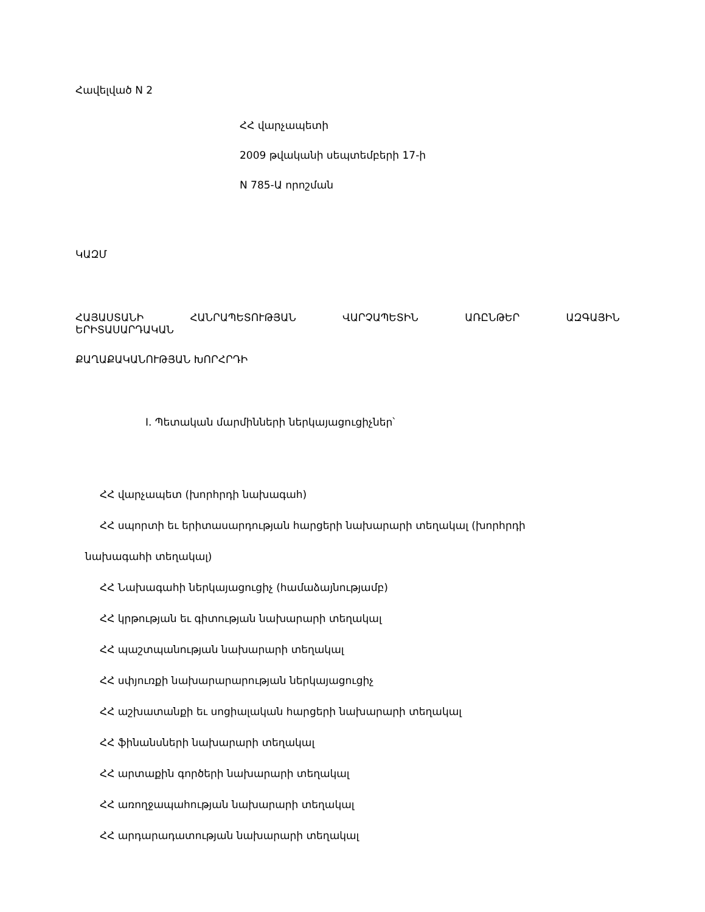Հավելված N 2
ՀՀ վարչապետի
2009 թվականի սեպտեմբերի 17-ի
N 785-Ա որոշման
ԿԱԶՄ
ՀԱՅԱՍՏԱՆԻ ՀԱՆՐԱՊԵՏՈՒԹՅԱՆ ՎԱՐՉԱՊԵՏԻՆ ԱՌԸՆԹԵՐ ԱԶԳԱՅԻՆ
ԵՐԻՏԱՍԱՐԴԱԿԱՆ
ՔԱՂԱՔԱԿԱՆՈՒԹՅԱՆ ԽՈՐՀՐԴԻ
I. Պետական մարմինների ներկայացուցիչներ՝
ՀՀ վարչապետ (խորհրդի նախագահ)
ՀՀ սպորտի եւ երիտասարդության հարցերի նախարարի տեղակալ (խորհրդի
նախագահի տեղակալ)
ՀՀ Նախագահի ներկայացուցիչ (համաձայնությամբ)
ՀՀ կրթության եւ գիտության նախարարի տեղակալ
ՀՀ պաշտպանության նախարարի տեղակալ
ՀՀ սփյուռքի նախարարարության ներկայացուցիչ
ՀՀ աշխատանքի եւ սոցիալական հարցերի նախարարի տեղակալ
ՀՀ ֆինանսների նախարարի տեղակալ
ՀՀ արտաքին գործերի նախարարի տեղակալ
ՀՀ առողջապահության նախարարի տեղակալ
ՀՀ արդարադատության նախարարի տեղակալ